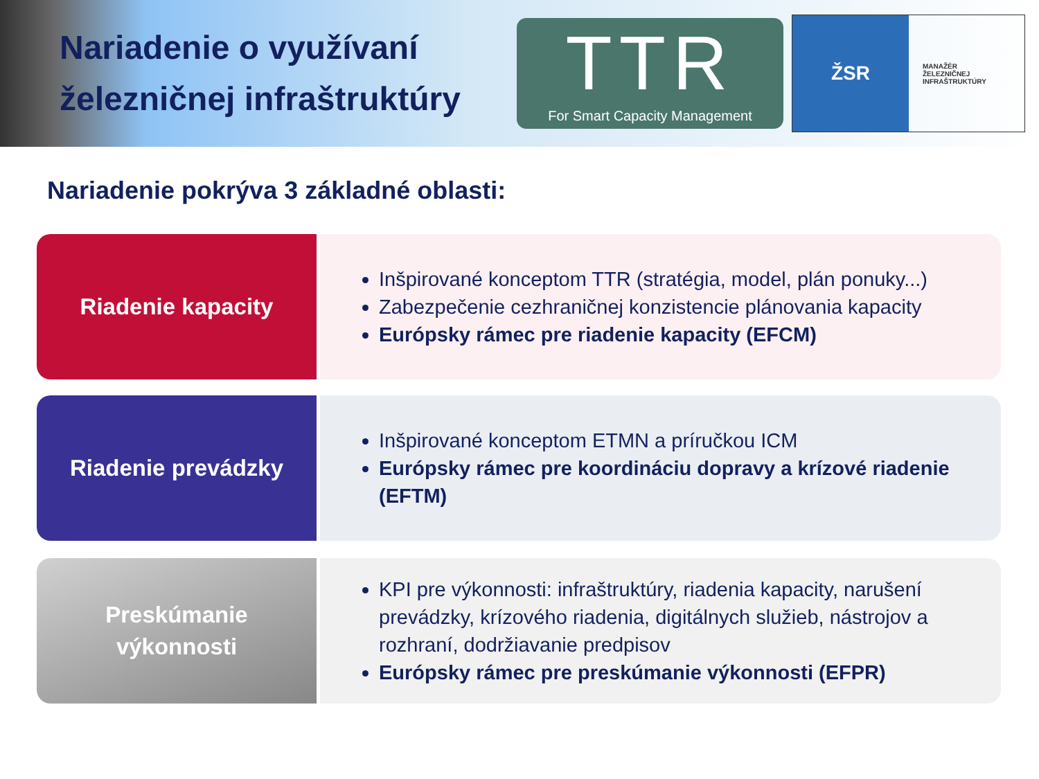Nariadenie o využívaní železničnej infraštruktúry
TTR
For Smart Capacity Management
ŽSR
MANAŽÉR
ŽELEZNIČNEJ
INFRAŠTRUKTÚRY
Nariadenie pokrýva 3 základné oblasti:
Riadenie kapacity
Inšpirované konceptom TTR (stratégia, model, plán ponuky...)
Zabezpečenie cezhraničnej konzistencie plánovania kapacity
Európsky rámec pre riadenie kapacity (EFCM)
Riadenie prevádzky
Inšpirované konceptom ETMN a príručkou ICM
Európsky rámec pre koordináciu dopravy a krízové riadenie (EFTM)
Preskúmanie
výkonnosti
KPI pre výkonnosti: infraštruktúry, riadenia kapacity, narušení prevádzky, krízového riadenia, digitálnych služieb, nástrojov a rozhraní, dodržiavanie predpisov
Európsky rámec pre preskúmanie výkonnosti (EFPR)